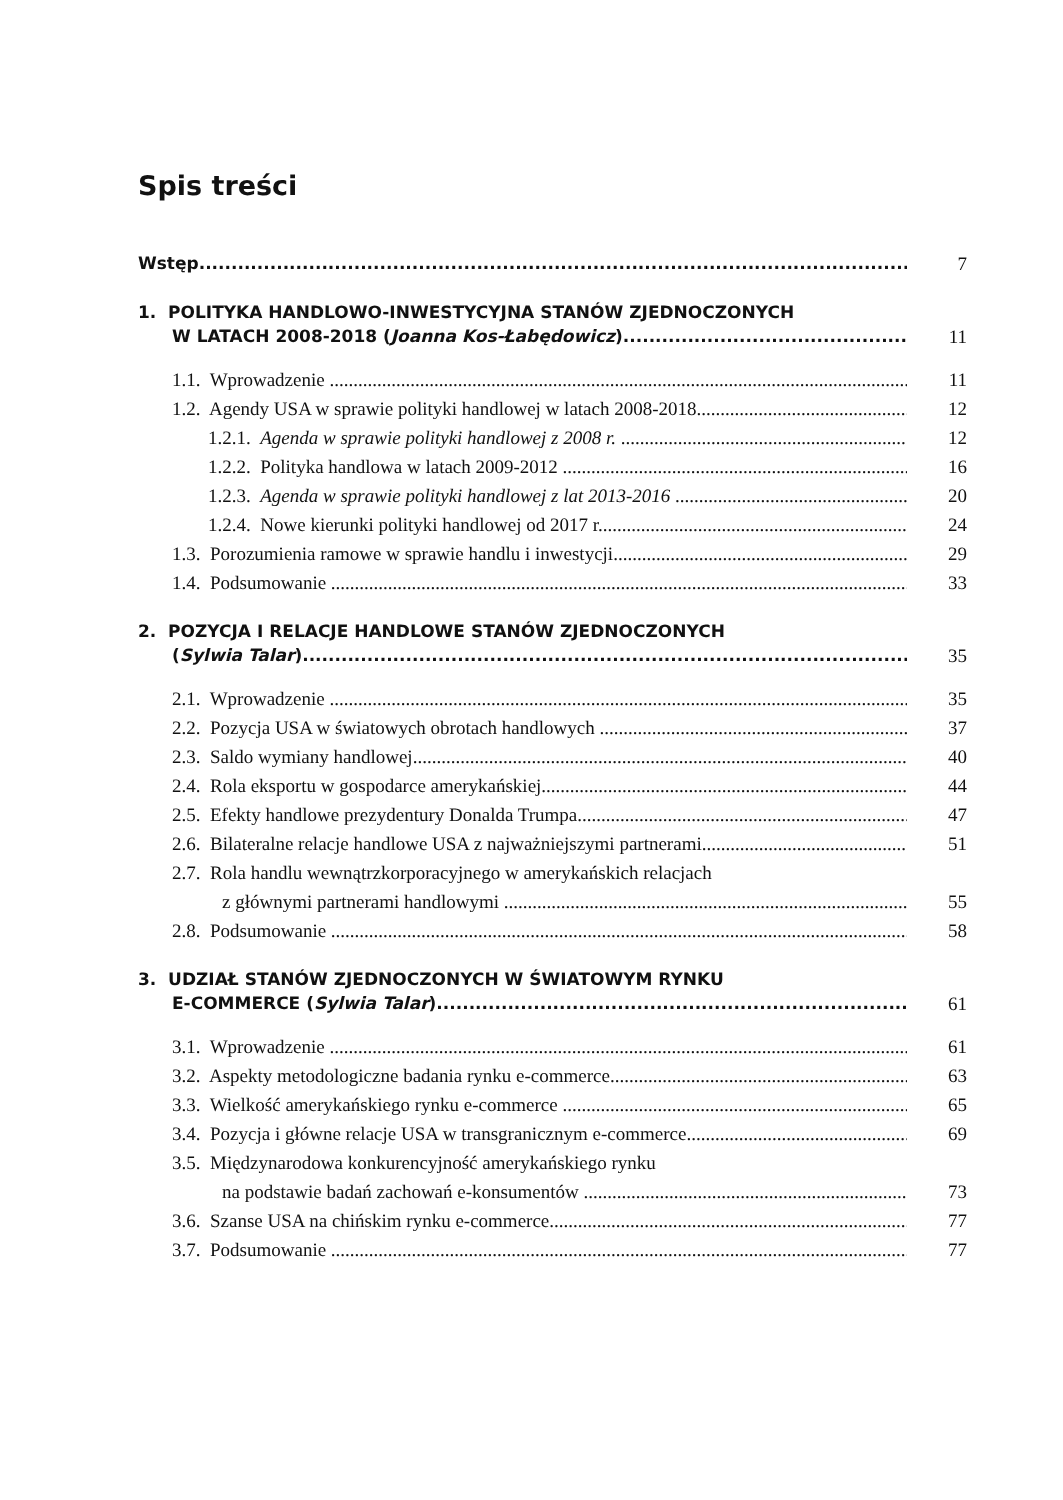Spis treści
Wstęp
7
1. POLITYKA HANDLOWO-INWESTYCYJNA STANÓW ZJEDNOCZONYCH
W LATACH 2008-2018 (Joanna Kos-Łabędowicz)
11
1.1. Wprowadzenie
11
1.2. Agendy USA w sprawie polityki handlowej w latach 2008-2018
12
1.2.1. Agenda w sprawie polityki handlowej z 2008 r.
12
1.2.2. Polityka handlowa w latach 2009-2012
16
1.2.3. Agenda w sprawie polityki handlowej z lat 2013-2016
20
1.2.4. Nowe kierunki polityki handlowej od 2017 r.
24
1.3. Porozumienia ramowe w sprawie handlu i inwestycji
29
1.4. Podsumowanie
33
2. POZYCJA I RELACJE HANDLOWE STANÓW ZJEDNOCZONYCH
(Sylwia Talar)
35
2.1. Wprowadzenie
35
2.2. Pozycja USA w światowych obrotach handlowych
37
2.3. Saldo wymiany handlowej
40
2.4. Rola eksportu w gospodarce amerykańskiej
44
2.5. Efekty handlowe prezydentury Donalda Trumpa
47
2.6. Bilateralne relacje handlowe USA z najważniejszymi partnerami
51
2.7. Rola handlu wewnątrzkorporacyjnego w amerykańskich relacjach
z głównymi partnerami handlowymi
55
2.8. Podsumowanie
58
3. UDZIAŁ STANÓW ZJEDNOCZONYCH W ŚWIATOWYM RYNKU
E-COMMERCE (Sylwia Talar)
61
3.1. Wprowadzenie
61
3.2. Aspekty metodologiczne badania rynku e-commerce
63
3.3. Wielkość amerykańskiego rynku e-commerce
65
3.4. Pozycja i główne relacje USA w transgranicznym e-commerce
69
3.5. Międzynarodowa konkurencyjność amerykańskiego rynku
na podstawie badań zachowań e-konsumentów
73
3.6. Szanse USA na chińskim rynku e-commerce
77
3.7. Podsumowanie
77